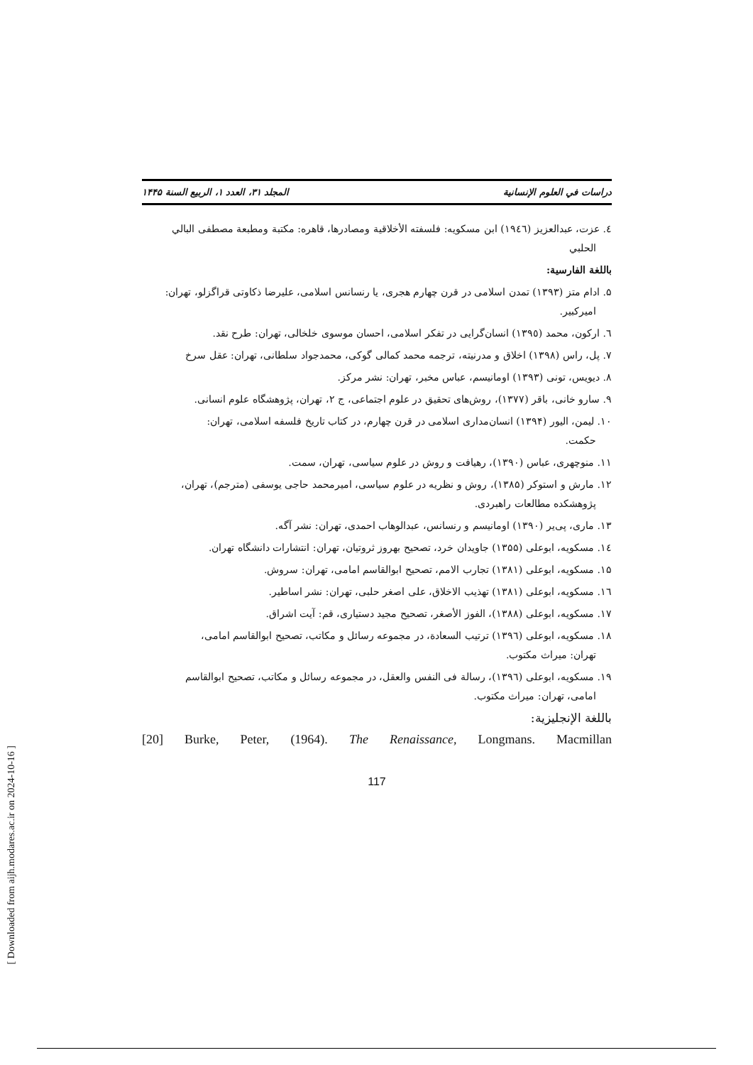دراسات في العلوم الإنسانية المجلد ٣١، العدد ١، الربيع السنة ١۴۴۵
٤. عزت، عبدالعزيز (١٩٤٦) ابن مسكويه: فلسفته الأخلاقية ومصادرها، قاهره: مكتبة ومطبعة مصطفى البالي
الحلبي
باللغة الفارسية:
۵. ادام متز (١٣٩٣) تمدن اسلامى در قرن چهارم هجرى، يا رنسانس اسلامى، عليرضا ذكاوتى قراگزلو، تهران:
اميركبير.
٦. اركون، محمد (١٣٩٥) انسان‌گرايى در تفكر اسلامى، احسان موسوى خلخالى، تهران: طرح نقد.
٧. پل، راس (١٣٩٨) اخلاق و مدرنيته، ترجمه محمد كمالى گوكى، محمدجواد سلطانى، تهران: عقل سرخ
٨. ديويس، تونى (١٣٩٣) اومانيسم، عباس مخبر، تهران: نشر مركز.
٩. سارو خانى، باقر (١٣٧٧)، روش‌هاى تحقيق در علوم اجتماعى، ج ٢، تهران، پژوهشگاه علوم انسانى.
١٠. ليمن، اليور (١٣٩۴) انسان‌مدارى اسلامى در قرن چهارم، در كتاب تاريخ فلسفه اسلامى، تهران:
حكمت.
١١. منوچهرى، عباس (١٣٩٠)، رهيافت و روش در علوم سياسى، تهران، سمت.
١٢. مارش و استوكر (١٣٨۵)، روش و نظريه در علوم سياسى، اميرمحمد حاجى يوسفى (مترجم)، تهران،
پژوهشكده مطالعات راهبردى.
١٣. مارى، پى‌ير (١٣٩٠) اومانيسم و رنسانس، عبدالوهاب احمدى، تهران: نشر آگه.
١٤. مسكويه، ابوعلى (١٣۵۵) جاويدان خرد، تصحيح بهروز ثروتيان، تهران: انتشارات دانشگاه تهران.
١۵. مسكويه، ابوعلى (١٣٨١) تجارب الامم، تصحيح ابوالقاسم امامى، تهران: سروش.
١٦. مسكويه، ابوعلى (١٣٨١) تهذيب الاخلاق، على اصغر حلبى، تهران: نشر اساطير.
١٧. مسكويه، ابوعلى (١٣٨٨)، الفوز الأصغر، تصحيح مجيد دستيارى، قم: آيت اشراق.
١٨. مسكويه، ابوعلى (١٣٩٦) ترتيب السعادة، در مجموعه رسائل و مكاتب، تصحيح ابوالقاسم امامى،
تهران: ميراث مكتوب.
١٩. مسكويه، ابوعلى (١٣٩٦)، رسالة فى النفس والعقل، در مجموعه رسائل و مكاتب، تصحيح ابوالقاسم
امامى، تهران: ميراث مكتوب.
باللغة الإنجليزية:
[20] Burke, Peter, (1964). The Renaissance, Longmans. Macmillan
117
[ Downloaded from aijh.modares.ac.ir on 2024-10-16 ]